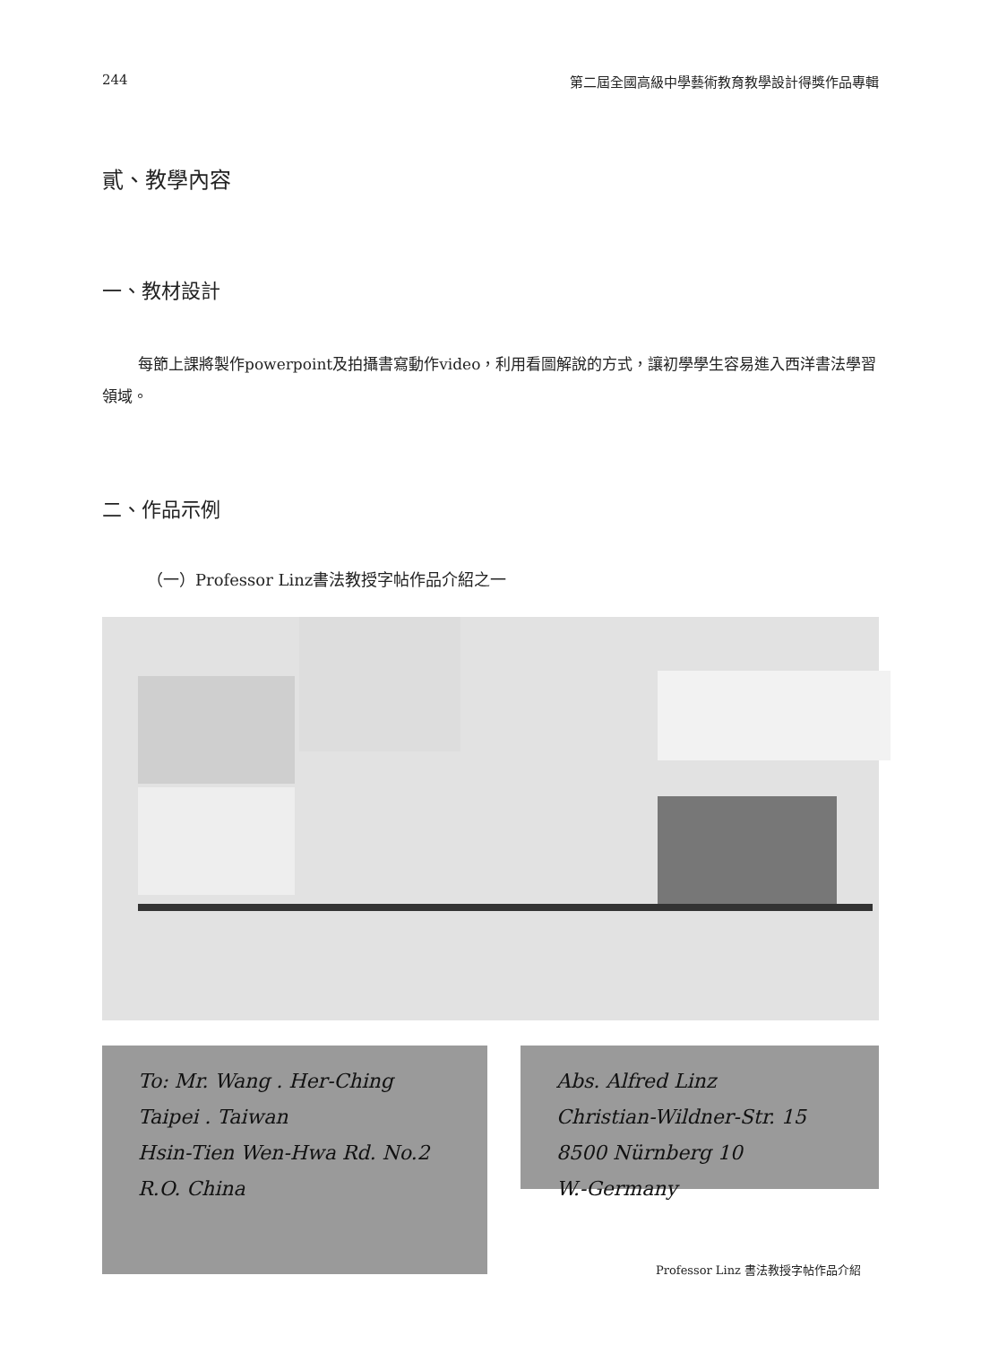244 第二屆全國高級中學藝術教育教學設計得獎作品專輯
貳、教學內容
一、教材設計
每節上課將製作powerpoint及拍攝書寫動作video，利用看圖解說的方式，讓初學學生容易進入西洋書法學習領域。
二、作品示例
（一）Professor Linz書法教授字帖作品介紹之一
To: Mr. Wang . Her-Ching
Taipei . Taiwan
Hsin-Tien Wen-Hwa Rd. No.2
R.O. China
Abs. Alfred Linz
Christian-Wildner-Str. 15
8500 Nürnberg 10
W.-Germany
Professor Linz 書法教授字帖作品介紹